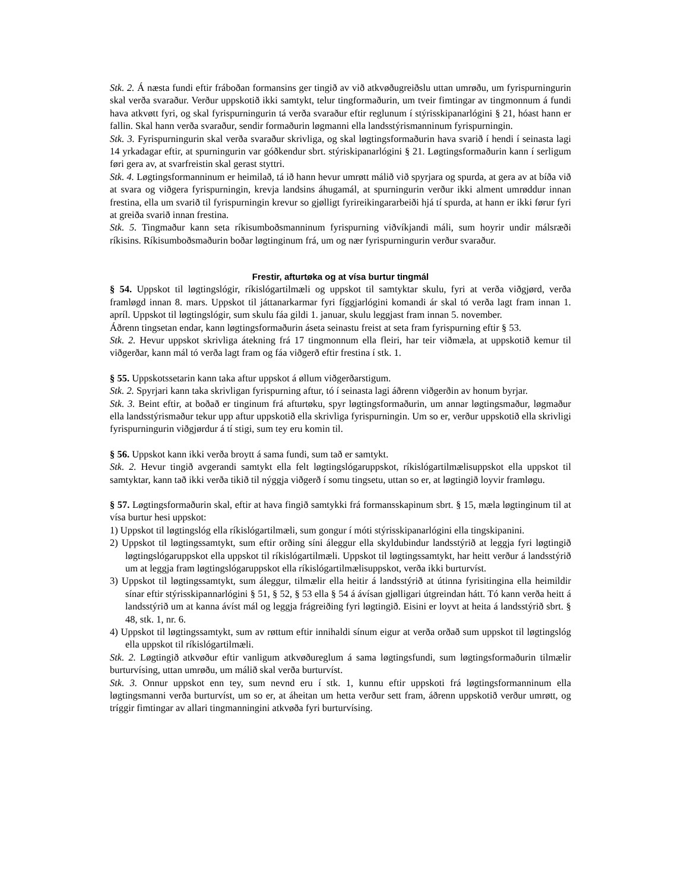Stk. 2. Á næsta fundi eftir fráboðan formansins ger tingið av við atkvøðugreiðslu uttan umrøðu, um fyrispurningurin skal verða svaraður. Verður uppskotið ikki samtykt, telur tingformaðurin, um tveir fimtingar av tingmonnum á fundi hava atkvøtt fyri, og skal fyrispurningurin tá verða svaraður eftir reglunum í stýrisskipanarlógini § 21, hóast hann er fallin. Skal hann verða svaraður, sendir formaðurin løgmanni ella landsstýrismanninum fyrispurningin.
Stk. 3. Fyrispurningurin skal verða svaraður skrivliga, og skal løgtingsformaðurin hava svarið í hendi í seinasta lagi 14 yrkadagar eftir, at spurningurin var góðkendur sbrt. stýriskipanarlógini § 21. Løgtingsformaðurin kann í serligum føri gera av, at svarfreistin skal gerast styttri.
Stk. 4. Løgtingsformanninum er heimilað, tá ið hann hevur umrøtt málið við spyrjara og spurda, at gera av at bíða við at svara og viðgera fyrispurningin, krevja landsins áhugamál, at spurningurin verður ikki alment umrøddur innan frestina, ella um svarið til fyrispurningin krevur so gjølligt fyrireikingararbeiði hjá tí spurda, at hann er ikki førur fyri at greiða svarið innan frestina.
Stk. 5. Tingmaður kann seta ríkisumboðsmanninum fyrispurning viðvíkjandi máli, sum hoyrir undir málsræði ríkisins. Ríkisumboðsmaðurin boðar løgtinginum frá, um og nær fyrispurningurin verður svaraður.
Frestir, afturtøka og at vísa burtur tingmál
§ 54. Uppskot til løgtingslógir, ríkislógartilmæli og uppskot til samtyktar skulu, fyri at verða viðgjørd, verða framløgd innan 8. mars. Uppskot til játtanarkarmar fyri fíggjarlógini komandi ár skal tó verða lagt fram innan 1. apríl. Uppskot til løgtingslógir, sum skulu fáa gildi 1. januar, skulu leggjast fram innan 5. november.
Áðrenn tingsetan endar, kann løgtingsformaðurin áseta seinastu freist at seta fram fyrispurning eftir § 53.
Stk. 2. Hevur uppskot skrivliga átekning frá 17 tingmonnum ella fleiri, har teir viðmæla, at uppskotið kemur til viðgerðar, kann mál tó verða lagt fram og fáa viðgerð eftir frestina í stk. 1.
§ 55. Uppskotssetarin kann taka aftur uppskot á øllum viðgerðarstigum.
Stk. 2. Spyrjari kann taka skrivligan fyrispurning aftur, tó í seinasta lagi áðrenn viðgerðin av honum byrjar.
Stk. 3. Beint eftir, at boðað er tinginum frá afturtøku, spyr løgtingsformaðurin, um annar løgtingsmaður, løgmaður ella landsstýrismaður tekur upp aftur uppskotið ella skrivliga fyrispurningin. Um so er, verður uppskotið ella skrivligi fyrispurningurin viðgjørdur á tí stigi, sum tey eru komin til.
§ 56. Uppskot kann ikki verða broytt á sama fundi, sum tað er samtykt.
Stk. 2. Hevur tingið avgerandi samtykt ella felt løgtingslógaruppskot, ríkislógartilmælisuppskot ella uppskot til samtyktar, kann tað ikki verða tikið til nýggja viðgerð í somu tingsetu, uttan so er, at løgtingið loyvir framløgu.
§ 57. Løgtingsformaðurin skal, eftir at hava fingið samtykki frá formansskapinum sbrt. § 15, mæla løgtinginum til at vísa burtur hesi uppskot:
1) Uppskot til løgtingslóg ella ríkislógartilmæli, sum gongur í móti stýrisskipanarlógini ella tingskipanini.
2) Uppskot til løgtingssamtykt, sum eftir orðing síni áleggur ella skyldubindur landsstýrið at leggja fyri løgtingið løgtingslógaruppskot ella uppskot til ríkislógartilmæli. Uppskot til løgtingssamtykt, har heitt verður á landsstýrið um at leggja fram løgtingslógaruppskot ella ríkislógartilmælisuppskot, verða ikki burturvíst.
3) Uppskot til løgtingssamtykt, sum áleggur, tilmælir ella heitir á landsstýrið at útinna fyrisitingina ella heimildir sínar eftir stýrisskipannarlógini § 51, § 52, § 53 ella § 54 á ávísan gjølligari útgreindan hátt. Tó kann verða heitt á landsstýrið um at kanna ávíst mál og leggja frágreiðing fyri løgtingið. Eisini er loyvt at heita á landsstýrið sbrt. § 48, stk. 1, nr. 6.
4) Uppskot til løgtingssamtykt, sum av røttum eftir innihaldi sínum eigur at verða orðað sum uppskot til løgtingslóg ella uppskot til ríkislógartilmæli.
Stk. 2. Løgtingið atkvøður eftir vanligum atkvøðureglum á sama løgtingsfundi, sum løgtingsformaðurin tilmælir burturvísing, uttan umrøðu, um málið skal verða burturvíst.
Stk. 3. Onnur uppskot enn tey, sum nevnd eru í stk. 1, kunnu eftir uppskoti frá løgtingsformanninum ella løgtingsmanni verða burturvíst, um so er, at áheitan um hetta verður sett fram, áðrenn uppskotið verður umrøtt, og tríggir fimtingar av allari tingmanningini atkvøða fyri burturvísing.